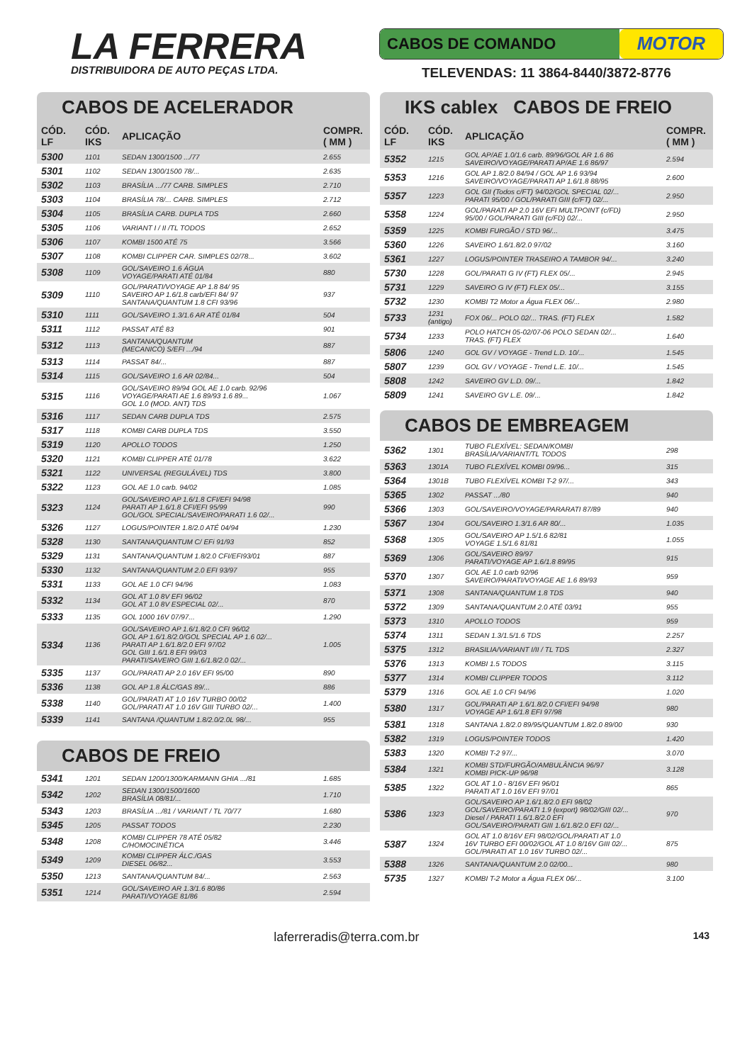LA FERRERA
DISTRIBUIDORA DE AUTO PEÇAS LTDA.
CABOS DE COMANDO MOTOR
TELEVENDAS: 11 3864-8440/3872-8776
CABOS DE ACELERADOR
| CÓD. LF | CÓD. IKS | APLICAÇÃO | COMPR. ( MM ) |
| --- | --- | --- | --- |
| 5300 | 1101 | SEDAN 1300/1500 .../77 | 2.655 |
| 5301 | 1102 | SEDAN 1300/1500 78/... | 2.635 |
| 5302 | 1103 | BRASÍLIA .../77 CARB. SIMPLES | 2.710 |
| 5303 | 1104 | BRASÍLIA 78/... CARB. SIMPLES | 2.712 |
| 5304 | 1105 | BRASÍLIA CARB. DUPLA TDS | 2.660 |
| 5305 | 1106 | VARIANT I / II /TL TODOS | 2.652 |
| 5306 | 1107 | KOMBI 1500 ATÉ 75 | 3.566 |
| 5307 | 1108 | KOMBI CLIPPER CAR. SIMPLES 02/78... | 3.602 |
| 5308 | 1109 | GOL/SAVEIRO 1.6 ÁGUA VOYAGE/PARATI ATÉ 01/84 | 880 |
| 5309 | 1110 | GOL/PARATI/VOYAGE AP 1.8 84/ 95 SAVEIRO AP 1.6/1.8 carb/EFI 84/ 97 SANTANA/QUANTUM 1.8 CFI 93/96 | 937 |
| 5310 | 1111 | GOL/SAVEIRO 1.3/1.6 AR ATÉ 01/84 | 504 |
| 5311 | 1112 | PASSAT ATÉ 83 | 901 |
| 5312 | 1113 | SANTANA/QUANTUM (MECANICO) S/EFI .../94 | 887 |
| 5313 | 1114 | PASSAT 84/... | 887 |
| 5314 | 1115 | GOL/SAVEIRO 1.6 AR 02/84... | 504 |
| 5315 | 1116 | GOL/SAVEIRO 89/94 GOL AE 1.0 carb. 92/96 VOYAGE/PARATI AE 1.6 89/93 1.6 89... GOL 1.0 (MOD. ANT) TDS | 1.067 |
| 5316 | 1117 | SEDAN CARB DUPLA TDS | 2.575 |
| 5317 | 1118 | KOMBI CARB DUPLA TDS | 3.550 |
| 5319 | 1120 | APOLLO TODOS | 1.250 |
| 5320 | 1121 | KOMBI CLIPPER ATÉ 01/78 | 3.622 |
| 5321 | 1122 | UNIVERSAL (REGULÁVEL) TDS | 3.800 |
| 5322 | 1123 | GOL AE 1.0 carb. 94/02 | 1.085 |
| 5323 | 1124 | GOL/SAVEIRO AP 1.6/1.8 CFI/EFI 94/98 PARATI AP 1.6/1.8 CFI/EFI 95/99 GOL/GOL SPECIAL/SAVEIRO/PARATI 1.6 02/... | 990 |
| 5326 | 1127 | LOGUS/POINTER 1.8/2.0 ATÉ 04/94 | 1.230 |
| 5328 | 1130 | SANTANA/QUANTUM C/ EFi 91/93 | 852 |
| 5329 | 1131 | SANTANA/QUANTUM 1.8/2.0 CFI/EFI93/01 | 887 |
| 5330 | 1132 | SANTANA/QUANTUM 2.0 EFI 93/97 | 955 |
| 5331 | 1133 | GOL AE 1.0 CFI 94/96 | 1.083 |
| 5332 | 1134 | GOL AT 1.0 8V EFI 96/02 GOL AT 1.0 8V ESPECIAL 02/... | 870 |
| 5333 | 1135 | GOL 1000 16V 07/97... | 1.290 |
| 5334 | 1136 | GOL/SAVEIRO AP 1.6/1.8/2.0 CFI 96/02 GOL AP 1.6/1.8/2.0/GOL SPECIAL AP 1.6 02/... PARATI AP 1.6/1.8/2.0 EFI 97/02 GOL GIII 1.6/1.8 EFI 99/03 PARATI/SAVEIRO GIII 1.6/1.8/2.0 02/... | 1.005 |
| 5335 | 1137 | GOL/PARATI AP 2.0 16V EFI 95/00 | 890 |
| 5336 | 1138 | GOL AP 1.8 ÁLC/GAS 89/... | 886 |
| 5338 | 1140 | GOL/PARATI AT 1.0 16V TURBO 00/02 GOL/PARATI AT 1.0 16V GIII TURBO 02/... | 1.400 |
| 5339 | 1141 | SANTANA /QUANTUM 1.8/2.0/2.0L 98/... | 955 |
CABOS DE FREIO
| 5341 | 1201 | SEDAN 1200/1300/KARMANN GHIA .../81 | 1.685 |
| 5342 | 1202 | SEDAN 1300/1500/1600 BRASÍLIA 08/81/... | 1.710 |
| 5343 | 1203 | BRASÍLIA .../81 / VARIANT / TL 70/77 | 1.680 |
| 5345 | 1205 | PASSAT TODOS | 2.230 |
| 5348 | 1208 | KOMBI CLIPPER 78 ATÉ 05/82 C/HOMOCINÉTICA | 3.446 |
| 5349 | 1209 | KOMBI CLIPPER ÁLC./GAS DIESEL 06/82... | 3.553 |
| 5350 | 1213 | SANTANA/QUANTUM 84/... | 2.563 |
| 5351 | 1214 | GOL/SAVEIRO AR 1.3/1.6 80/86 PARATI/VOYAGE 81/86 | 2.594 |
IKS cablex CABOS DE FREIO
| CÓD. LF | CÓD. IKS | APLICAÇÃO | COMPR. ( MM ) |
| --- | --- | --- | --- |
| 5352 | 1215 | GOL AP/AE 1.0/1.6 carb. 89/96/GOL AR 1.6 86 SAVEIRO/VOYAGE/PARATI AP/AE 1.6 86/97 | 2.594 |
| 5353 | 1216 | GOL AP 1.8/2.0 84/94 / GOL AP 1.6 93/94 SAVEIRO/VOYAGE/PARATI AP 1.6/1.8 88/95 | 2.600 |
| 5357 | 1223 | GOL GII (Todos c/FT) 94/02/GOL SPECIAL 02/... PARATI 95/00 / GOL/PARATI GIII (c/FT) 02/... | 2.950 |
| 5358 | 1224 | GOL/PARATI AP 2.0 16V EFI MULTPOINT (c/FD) 95/00 / GOL/PARATI GIII (c/FD) 02/... | 2.950 |
| 5359 | 1225 | KOMBI FURGÃO / STD 96/... | 3.475 |
| 5360 | 1226 | SAVEIRO 1.6/1.8/2.0 97/02 | 3.160 |
| 5361 | 1227 | LOGUS/POINTER TRASEIRO A TAMBOR 94/... | 3.240 |
| 5730 | 1228 | GOL/PARATI G IV (FT) FLEX 05/... | 2.945 |
| 5731 | 1229 | SAVEIRO G IV (FT) FLEX 05/... | 3.155 |
| 5732 | 1230 | KOMBI T2 Motor a Água FLEX 06/... | 2.980 |
| 5733 | 1231 (antigo) | FOX 06/... POLO 02/... TRAS. (FT) FLEX | 1.582 |
| 5734 | 1233 | POLO HATCH 05-02/07-06 POLO SEDAN 02/... TRAS. (FT) FLEX | 1.640 |
| 5806 | 1240 | GOL GV / VOYAGE - Trend L.D. 10/... | 1.545 |
| 5807 | 1239 | GOL GV / VOYAGE - Trend L.E. 10/... | 1.545 |
| 5808 | 1242 | SAVEIRO GV L.D. 09/... | 1.842 |
| 5809 | 1241 | SAVEIRO GV L.E. 09/... | 1.842 |
CABOS DE EMBREAGEM
| 5362 | 1301 | TUBO FLEXÍVEL: SEDAN/KOMBI BRASÍLIA/VARIANT/TL TODOS | 298 |
| 5363 | 1301A | TUBO FLEXÍVEL KOMBI 09/96... | 315 |
| 5364 | 1301B | TUBO FLEXÍVEL KOMBI T-2 97/... | 343 |
| 5365 | 1302 | PASSAT .../80 | 940 |
| 5366 | 1303 | GOL/SAVEIRO/VOYAGE/PARARATI 87/89 | 940 |
| 5367 | 1304 | GOL/SAVEIRO 1.3/1.6 AR 80/... | 1.035 |
| 5368 | 1305 | GOL/SAVEIRO AP 1.5/1.6 82/81 VOYAGE 1.5/1.6 81/81 | 1.055 |
| 5369 | 1306 | GOL/SAVEIRO 89/97 PARATI/VOYAGE AP 1.6/1.8 89/95 | 915 |
| 5370 | 1307 | GOL AE 1.0 carb 92/96 SAVEIRO/PARATI/VOYAGE AE 1.6 89/93 | 959 |
| 5371 | 1308 | SANTANA/QUANTUM 1.8 TDS | 940 |
| 5372 | 1309 | SANTANA/QUANTUM 2.0 ATÉ 03/91 | 955 |
| 5373 | 1310 | APOLLO TODOS | 959 |
| 5374 | 1311 | SEDAN 1.3/1.5/1.6 TDS | 2.257 |
| 5375 | 1312 | BRASILIA/VARIANT I/II / TL TDS | 2.327 |
| 5376 | 1313 | KOMBI 1.5 TODOS | 3.115 |
| 5377 | 1314 | KOMBI CLIPPER TODOS | 3.112 |
| 5379 | 1316 | GOL AE 1.0 CFI 94/96 | 1.020 |
| 5380 | 1317 | GOL/PARATI AP 1.6/1.8/2.0 CFI/EFI 94/98 VOYAGE AP 1.6/1.8 EFI 97/98 | 980 |
| 5381 | 1318 | SANTANA 1.8/2.0 89/95/QUANTUM 1.8/2.0 89/00 | 930 |
| 5382 | 1319 | LOGUS/POINTER TODOS | 1.420 |
| 5383 | 1320 | KOMBI T-2 97/... | 3.070 |
| 5384 | 1321 | KOMBI STD/FURGÃO/AMBULÂNCIA 96/97 KOMBI PICK-UP 96/98 | 3.128 |
| 5385 | 1322 | GOL AT 1.0 - 8/16V EFI 96/01 PARATI AT 1.0 16V EFI 97/01 | 865 |
| 5386 | 1323 | GOL/SAVEIRO AP 1.6/1.8/2.0 EFI 98/02 GOL/SAVEIRO/PARATI 1.9 (export) 98/02/GIII 02/... Diesel / PARATI 1.6/1.8/2.0 EFI GOL/SAVEIRO/PARATI GIII 1.6/1.8/2.0 EFI 02/... | 970 |
| 5387 | 1324 | GOL AT 1.0 8/16V EFI 98/02/GOL/PARATI AT 1.0 16V TURBO EFI 00/02/GOL AT 1.0 8/16V GIII 02/... GOL/PARATI AT 1.0 16V TURBO 02/... | 875 |
| 5388 | 1326 | SANTANA/QUANTUM 2.0 02/00... | 980 |
| 5735 | 1327 | KOMBI T-2 Motor a Água FLEX 06/... | 3.100 |
laferreradis@terra.com.br 143